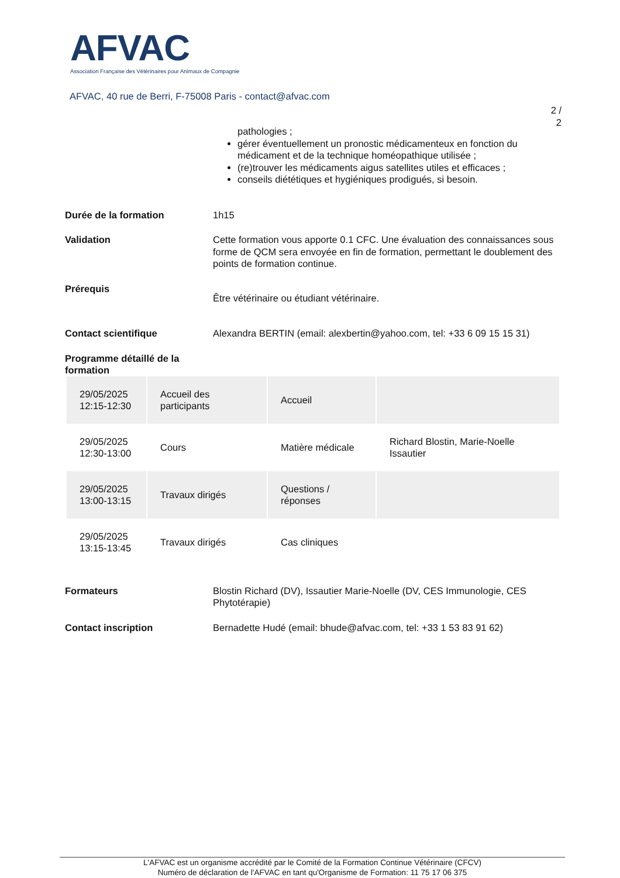AFVAC
Association Française des Vétérinaires pour Animaux de Compagnie
AFVAC, 40 rue de Berri, F-75008 Paris - contact@afvac.com
2 /
2
pathologies ;
gérer éventuellement un pronostic médicamenteux en fonction du médicament et de la technique homéopathique utilisée ;
(re)trouver les médicaments aigus satellites utiles et efficaces ;
conseils diététiques et hygiéniques prodigués, si besoin.
Durée de la formation 1h15
Validation Cette formation vous apporte 0.1 CFC. Une évaluation des connaissances sous forme de QCM sera envoyée en fin de formation, permettant le doublement des points de formation continue.
Prérequis
Être vétérinaire ou étudiant vétérinaire.
Contact scientifique Alexandra BERTIN (email: alexbertin@yahoo.com, tel: +33 6 09 15 15 31)
Programme détaillé de la formation
| 29/05/2025 12:15-12:30 | Accueil des participants | Accueil | |
| 29/05/2025 12:30-13:00 | Cours | Matière médicale | Richard Blostin, Marie-Noelle Issautier |
| 29/05/2025 13:00-13:15 | Travaux dirigés | Questions / réponses | |
| 29/05/2025 13:15-13:45 | Travaux dirigés | Cas cliniques | |
Formateurs Blostin Richard (DV), Issautier Marie-Noelle (DV, CES Immunologie, CES Phytotérapie)
Contact inscription Bernadette Hudé (email: bhude@afvac.com, tel: +33 1 53 83 91 62)
L'AFVAC est un organisme accrédité par le Comité de la Formation Continue Vétérinaire (CFCV)
Numéro de déclaration de l'AFVAC en tant qu'Organisme de Formation: 11 75 17 06 375